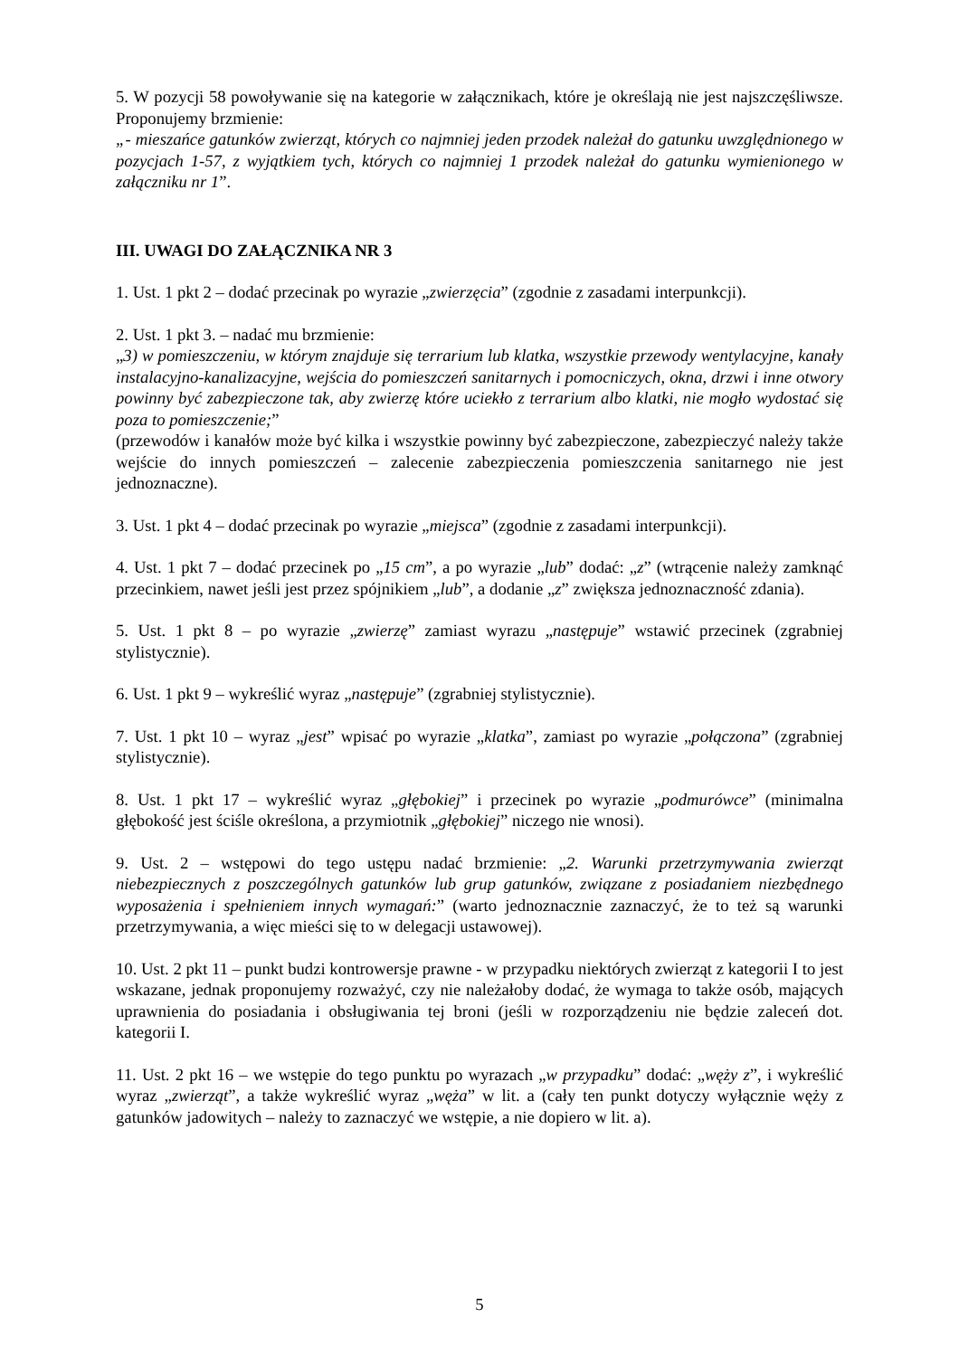5. W pozycji 58 powoływanie się na kategorie w załącznikach, które je określają nie jest najszczęśliwsze. Proponujemy brzmienie:
„- mieszańce gatunków zwierząt, których co najmniej jeden przodek należał do gatunku uwzględnionego w pozycjach 1-57, z wyjątkiem tych, których co najmniej 1 przodek należał do gatunku wymienionego w załączniku nr 1”.
III. UWAGI DO ZAŁĄCZNIKA NR 3
1. Ust. 1 pkt 2 – dodać przecinak po wyrazie „zwierzęcia” (zgodnie z zasadami interpunkcji).
2. Ust. 1 pkt 3. – nadać mu brzmienie:
„3) w pomieszczeniu, w którym znajduje się terrarium lub klatka, wszystkie przewody wentylacyjne, kanały instalacyjno-kanalizacyjne, wejścia do pomieszczeń sanitarnych i pomocniczych, okna, drzwi i inne otwory powinny być zabezpieczone tak, aby zwierzę które uciekło z terrarium albo klatki, nie mogło wydostać się poza to pomieszczenie;”
(przewodów i kanałów może być kilka i wszystkie powinny być zabezpieczone, zabezpieczyć należy także wejście do innych pomieszczeń – zalecenie zabezpieczenia pomieszczenia sanitarnego nie jest jednoznaczne).
3. Ust. 1 pkt 4 – dodać przecinak po wyrazie „miejsca” (zgodnie z zasadami interpunkcji).
4. Ust. 1 pkt 7 – dodać przecinek po „15 cm”, a po wyrazie „lub” dodać: „z” (wtrącenie należy zamknąć przecinkiem, nawet jeśli jest przez spójnikiem „lub”, a dodanie „z” zwiększa jednoznaczność zdania).
5. Ust. 1 pkt 8 – po wyrazie „zwierzę” zamiast wyrazu „następuje” wstawić przecinek (zgrabniej stylistycznie).
6. Ust. 1 pkt 9 – wykreślić wyraz „następuje” (zgrabniej stylistycznie).
7. Ust. 1 pkt 10 – wyraz „jest” wpisać po wyrazie „klatka”, zamiast po wyrazie „połączona” (zgrabniej stylistycznie).
8. Ust. 1 pkt 17 – wykreślić wyraz „głębokiej” i przecinek po wyrazie „podmurówce” (minimalna głębokość jest ściśle określona, a przymiotnik „głębokiej” niczego nie wnosi).
9. Ust. 2 – wstępowi do tego ustępu nadać brzmienie: „2. Warunki przetrzymywania zwierząt niebezpiecznych z poszczególnych gatunków lub grup gatunków, związane z posiadaniem niezbędnego wyposażenia i spełnieniem innych wymagań:” (warto jednoznacznie zaznaczyć, że to też są warunki przetrzymywania, a więc mieści się to w delegacji ustawowej).
10. Ust. 2 pkt 11 – punkt budzi kontrowersje prawne - w przypadku niektórych zwierząt z kategorii I to jest wskazane, jednak proponujemy rozważyć, czy nie należałoby dodać, że wymaga to także osób, mających uprawnienia do posiadania i obsługiwania tej broni (jeśli w rozporządzeniu nie będzie zaleceń dot. kategorii I.
11. Ust. 2 pkt 16 – we wstępie do tego punktu po wyrazach „w przypadku” dodać: „węży z”, i wykreślić wyraz „zwierząt”, a także wykreślić wyraz „węża” w lit. a (cały ten punkt dotyczy wyłącznie węży z gatunków jadowitych – należy to zaznaczyć we wstępie, a nie dopiero w lit. a).
5